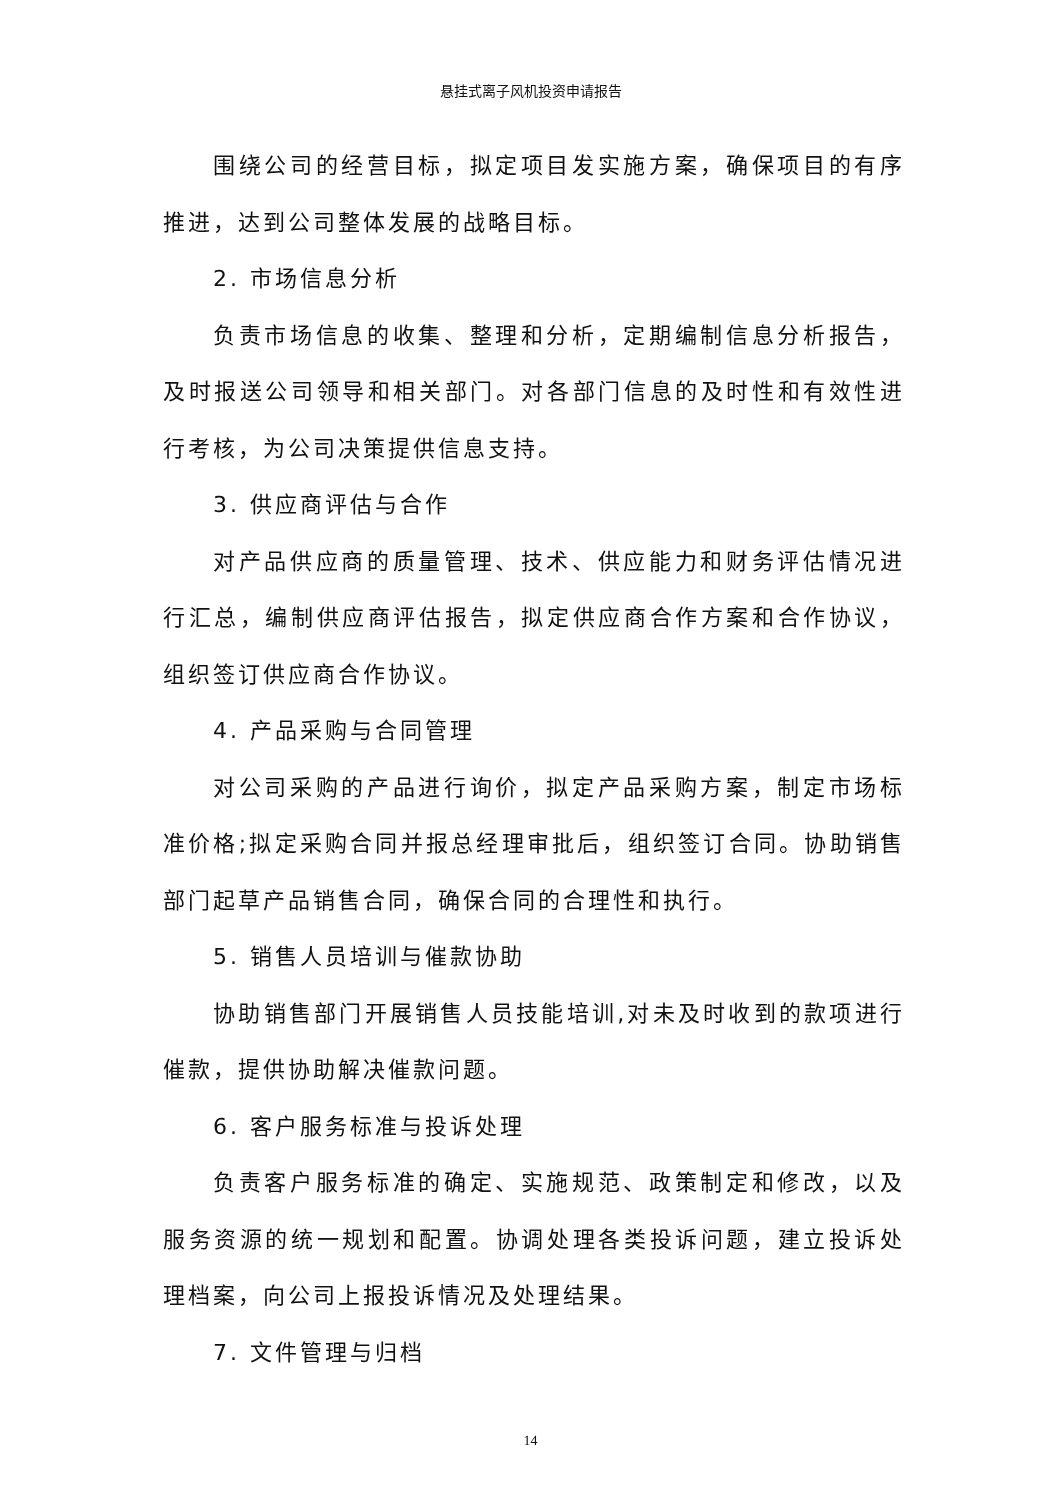悬挂式离子风机投资申请报告
围绕公司的经营目标，拟定项目发实施方案，确保项目的有序推进，达到公司整体发展的战略目标。
2. 市场信息分析
负责市场信息的收集、整理和分析，定期编制信息分析报告，及时报送公司领导和相关部门。对各部门信息的及时性和有效性进行考核，为公司决策提供信息支持。
3. 供应商评估与合作
对产品供应商的质量管理、技术、供应能力和财务评估情况进行汇总，编制供应商评估报告，拟定供应商合作方案和合作协议，组织签订供应商合作协议。
4. 产品采购与合同管理
对公司采购的产品进行询价，拟定产品采购方案，制定市场标准价格;拟定采购合同并报总经理审批后，组织签订合同。协助销售部门起草产品销售合同，确保合同的合理性和执行。
5. 销售人员培训与催款协助
协助销售部门开展销售人员技能培训,对未及时收到的款项进行催款，提供协助解决催款问题。
6. 客户服务标准与投诉处理
负责客户服务标准的确定、实施规范、政策制定和修改，以及服务资源的统一规划和配置。协调处理各类投诉问题，建立投诉处理档案，向公司上报投诉情况及处理结果。
7. 文件管理与归档
14